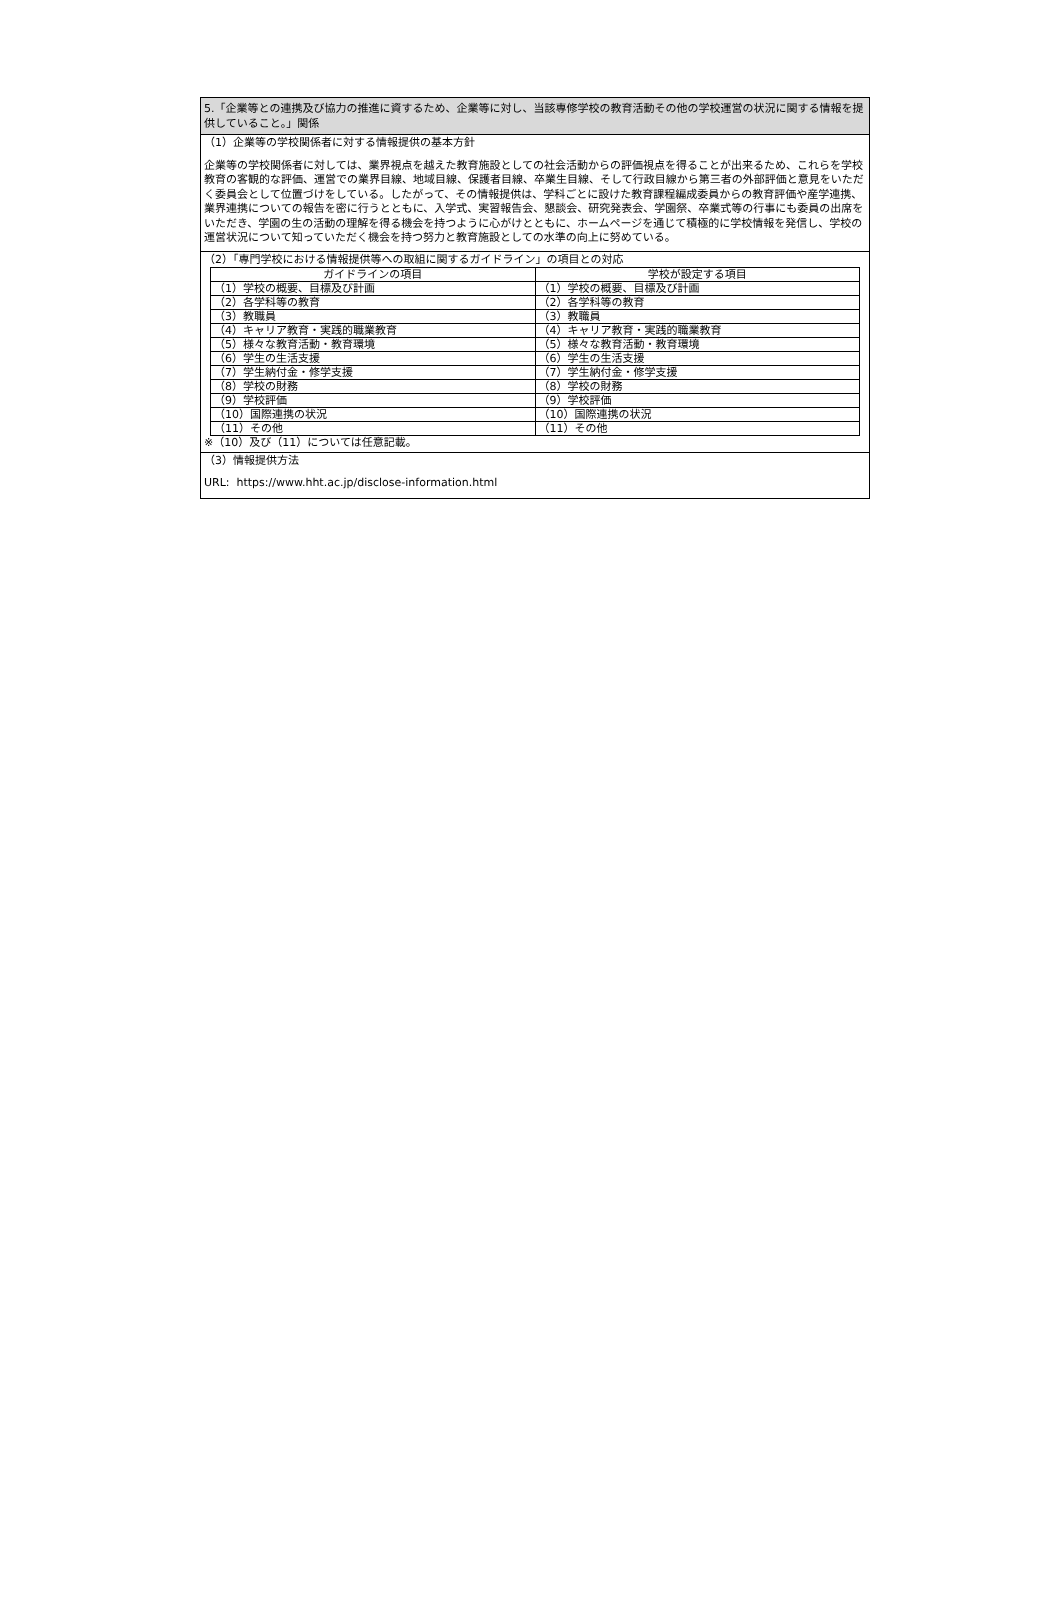5.「企業等との連携及び協力の推進に資するため、企業等に対し、当該専修学校の教育活動その他の学校運営の状況に関する情報を提供していること。」関係
（1）企業等の学校関係者に対する情報提供の基本方針
企業等の学校関係者に対しては、業界視点を越えた教育施設としての社会活動からの評価視点を得ることが出来るため、これらを学校教育の客観的な評価、運営での業界目線、地域目線、保護者目線、卒業生目線、そして行政目線から第三者の外部評価と意見をいただく委員会として位置づけをしている。したがって、その情報提供は、学科ごとに設けた教育課程編成委員からの教育評価や産学連携、業界連携についての報告を密に行うとともに、入学式、実習報告会、懇談会、研究発表会、学園祭、卒業式等の行事にも委員の出席をいただき、学園の生の活動の理解を得る機会を持つように心がけとともに、ホームページを通じて積極的に学校情報を発信し、学校の運営状況について知っていただく機会を持つ努力と教育施設としての水準の向上に努めている。
（2）「専門学校における情報提供等への取組に関するガイドライン」の項目との対応
| ガイドラインの項目 | 学校が設定する項目 |
| --- | --- |
| （1）学校の概要、目標及び計画 | （1）学校の概要、目標及び計画 |
| （2）各学科等の教育 | （2）各学科等の教育 |
| （3）教職員 | （3）教職員 |
| （4）キャリア教育・実践的職業教育 | （4）キャリア教育・実践的職業教育 |
| （5）様々な教育活動・教育環境 | （5）様々な教育活動・教育環境 |
| （6）学生の生活支援 | （6）学生の生活支援 |
| （7）学生納付金・修学支援 | （7）学生納付金・修学支援 |
| （8）学校の財務 | （8）学校の財務 |
| （9）学校評価 | （9）学校評価 |
| （10）国際連携の状況 | （10）国際連携の状況 |
| （11）その他 | （11）その他 |
※（10）及び（11）については任意記載。
（3）情報提供方法
URL: https://www.hht.ac.jp/disclose-information.html